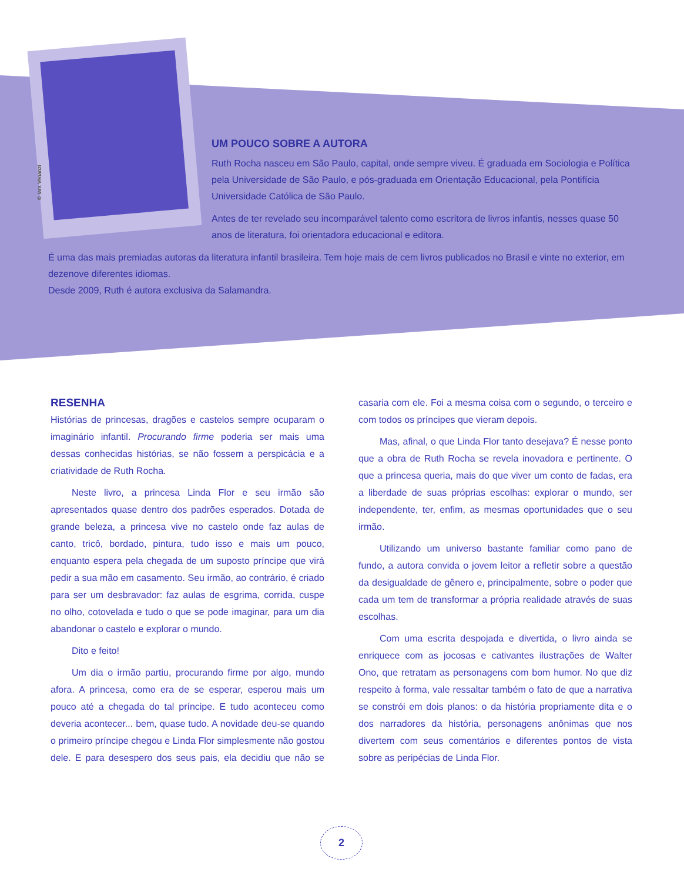UM POUCO SOBRE A AUTORA
Ruth Rocha nasceu em São Paulo, capital, onde sempre viveu. É graduada em Sociologia e Política pela Universidade de São Paulo, e pós-graduada em Orientação Educacional, pela Pontifícia Universidade Católica de São Paulo.
Antes de ter revelado seu incomparável talento como escritora de livros infantis, nesses quase 50 anos de literatura, foi orientadora educacional e editora.
É uma das mais premiadas autoras da literatura infantil brasileira. Tem hoje mais de cem livros publicados no Brasil e vinte no exterior, em dezenove diferentes idiomas.
Desde 2009, Ruth é autora exclusiva da Salamandra.
© Iara Venanzi
RESENHA
Histórias de princesas, dragões e castelos sempre ocuparam o imaginário infantil. Procurando firme poderia ser mais uma dessas conhecidas histórias, se não fossem a perspicácia e a criatividade de Ruth Rocha.
Neste livro, a princesa Linda Flor e seu irmão são apresentados quase dentro dos padrões esperados. Dotada de grande beleza, a princesa vive no castelo onde faz aulas de canto, tricô, bordado, pintura, tudo isso e mais um pouco, enquanto espera pela chegada de um suposto príncipe que virá pedir a sua mão em casamento. Seu irmão, ao contrário, é criado para ser um desbravador: faz aulas de esgrima, corrida, cuspe no olho, cotovelada e tudo o que se pode imaginar, para um dia abandonar o castelo e explorar o mundo.
Dito e feito!
Um dia o irmão partiu, procurando firme por algo, mundo afora. A princesa, como era de se esperar, esperou mais um pouco até a chegada do tal príncipe. E tudo aconteceu como deveria acontecer... bem, quase tudo. A novidade deu-se quando o primeiro príncipe chegou e Linda Flor simplesmente não gostou dele. E para desespero dos seus pais, ela decidiu que não se casaria com ele. Foi a mesma coisa com o segundo, o terceiro e com todos os príncipes que vieram depois.
Mas, afinal, o que Linda Flor tanto desejava? É nesse ponto que a obra de Ruth Rocha se revela inovadora e pertinente. O que a princesa queria, mais do que viver um conto de fadas, era a liberdade de suas próprias escolhas: explorar o mundo, ser independente, ter, enfim, as mesmas oportunidades que o seu irmão.
Utilizando um universo bastante familiar como pano de fundo, a autora convida o jovem leitor a refletir sobre a questão da desigualdade de gênero e, principalmente, sobre o poder que cada um tem de transformar a própria realidade através de suas escolhas.
Com uma escrita despojada e divertida, o livro ainda se enriquece com as jocosas e cativantes ilustrações de Walter Ono, que retratam as personagens com bom humor. No que diz respeito à forma, vale ressaltar também o fato de que a narrativa se constrói em dois planos: o da história propriamente dita e o dos narradores da história, personagens anônimas que nos divertem com seus comentários e diferentes pontos de vista sobre as peripécias de Linda Flor.
2